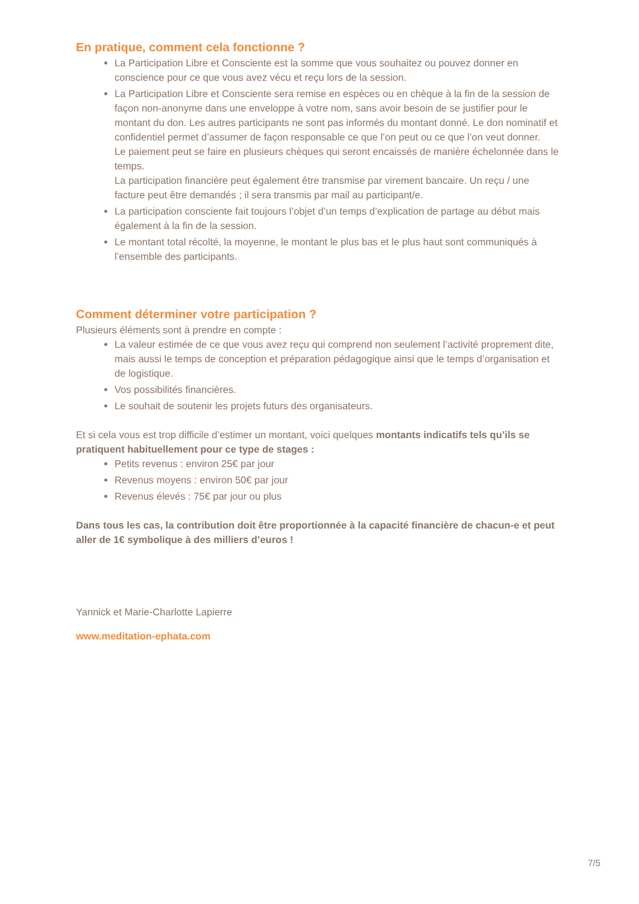En pratique, comment cela fonctionne ?
La Participation Libre et Consciente est la somme que vous souhaitez ou pouvez donner en conscience pour ce que vous avez vécu et reçu lors de la session.
La Participation Libre et Consciente sera remise en espèces ou en chèque à la fin de la session de façon non-anonyme dans une enveloppe à votre nom, sans avoir besoin de se justifier pour le montant du don. Les autres participants ne sont pas informés du montant donné. Le don nominatif et confidentiel permet d’assumer de façon responsable ce que l’on peut ou ce que l’on veut donner.
Le paiement peut se faire en plusieurs chèques qui seront encaissés de manière échelonnée dans le temps.
La participation financière peut également être transmise par virement bancaire. Un reçu / une facture peut être demandés ; il sera transmis par mail au participant/e.
La participation consciente fait toujours l’objet d’un temps d’explication de partage au début mais également à la fin de la session.
Le montant total récolté, la moyenne, le montant le plus bas et le plus haut sont communiqués à l’ensemble des participants.
Comment déterminer votre participation ?
Plusieurs éléments sont à prendre en compte :
La valeur estimée de ce que vous avez reçu qui comprend non seulement l’activité proprement dite, mais aussi le temps de conception et préparation pédagogique ainsi que le temps d’organisation et de logistique.
Vos possibilités financières.
Le souhait de soutenir les projets futurs des organisateurs.
Et si cela vous est trop difficile d’estimer un montant, voici quelques montants indicatifs tels qu’ils se pratiquent habituellement pour ce type de stages :
Petits revenus : environ 25€ par jour
Revenus moyens : environ 50€ par jour
Revenus élevés : 75€ par jour ou plus
Dans tous les cas, la contribution doit être proportionnée à la capacité financière de chacun-e et peut aller de 1€ symbolique à des milliers d’euros !
Yannick et Marie-Charlotte Lapierre
www.meditation-ephata.com
7/5